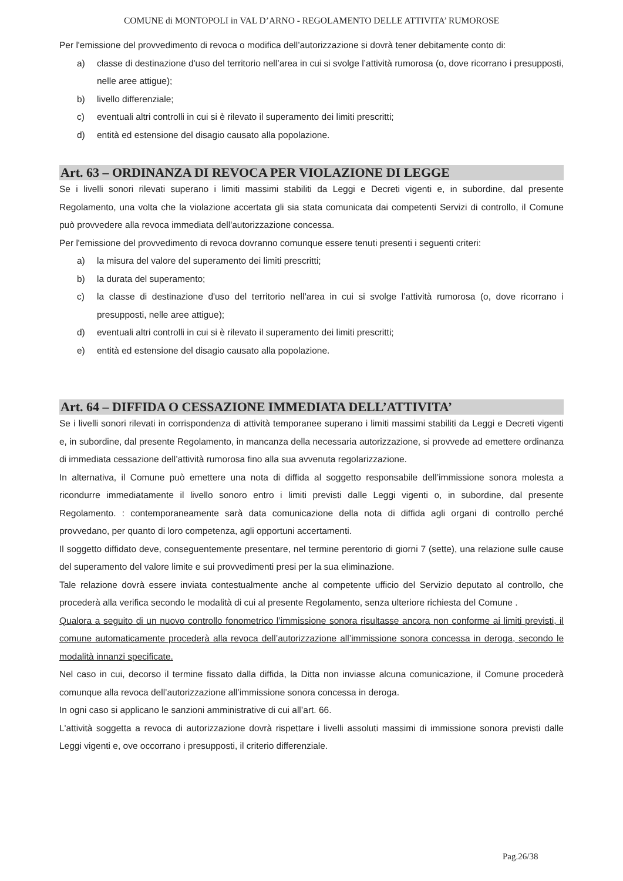COMUNE di MONTOPOLI in VAL D’ARNO - REGOLAMENTO DELLE ATTIVITA’ RUMOROSE
Per l'emissione del provvedimento di revoca o modifica dell’autorizzazione si dovrà tener debitamente conto di:
a) classe di destinazione d'uso del territorio nell’area in cui si svolge l’attività rumorosa (o, dove ricorrano i presupposti, nelle aree attigue);
b) livello differenziale;
c) eventuali altri controlli in cui si è rilevato il superamento dei limiti prescritti;
d) entità ed estensione del disagio causato alla popolazione.
Art. 63 – ORDINANZA DI REVOCA PER VIOLAZIONE DI LEGGE
Se i livelli sonori rilevati superano i limiti massimi stabiliti da Leggi e Decreti vigenti e, in subordine, dal presente Regolamento, una volta che la violazione accertata gli sia stata comunicata dai competenti Servizi di controllo, il Comune può provvedere alla revoca immediata dell'autorizzazione concessa.
Per l'emissione del provvedimento di revoca dovranno comunque essere tenuti presenti i seguenti criteri:
a) la misura del valore del superamento dei limiti prescritti;
b) la durata del superamento;
c) la classe di destinazione d'uso del territorio nell’area in cui si svolge l’attività rumorosa (o, dove ricorrano i presupposti, nelle aree attigue);
d) eventuali altri controlli in cui si è rilevato il superamento dei limiti prescritti;
e) entità ed estensione del disagio causato alla popolazione.
Art. 64 – DIFFIDA O CESSAZIONE IMMEDIATA DELL’ATTIVITA’
Se i livelli sonori rilevati in corrispondenza di attività temporanee superano i limiti massimi stabiliti da Leggi e Decreti vigenti e, in subordine, dal presente Regolamento, in mancanza della necessaria autorizzazione, si provvede ad emettere ordinanza di immediata cessazione dell’attività rumorosa fino alla sua avvenuta regolarizzazione.
In alternativa, il Comune può emettere una nota di diffida al soggetto responsabile dell’immissione sonora molesta a ricondurre immediatamente il livello sonoro entro i limiti previsti dalle Leggi vigenti o, in subordine, dal presente Regolamento. : contemporaneamente sarà data comunicazione della nota di diffida agli organi di controllo perché provvedano, per quanto di loro competenza, agli opportuni accertamenti.
Il soggetto diffidato deve, conseguentemente presentare, nel termine perentorio di giorni 7 (sette), una relazione sulle cause del superamento del valore limite e sui provvedimenti presi per la sua eliminazione.
Tale relazione dovrà essere inviata contestualmente anche al competente ufficio del Servizio deputato al controllo, che procederà alla verifica secondo le modalità di cui al presente Regolamento, senza ulteriore richiesta del Comune .
Qualora a seguito di un nuovo controllo fonometrico l’immissione sonora risultasse ancora non conforme ai limiti previsti, il comune automaticamente procederà alla revoca dell’autorizzazione all’immissione sonora concessa in deroga, secondo le modalità innanzi specificate.
Nel caso in cui, decorso il termine fissato dalla diffida, la Ditta non inviasse alcuna comunicazione, il Comune procederà comunque alla revoca dell’autorizzazione all’immissione sonora concessa in deroga.
In ogni caso si applicano le sanzioni amministrative di cui all’art. 66.
L'attività soggetta a revoca di autorizzazione dovrà rispettare i livelli assoluti massimi di immissione sonora previsti dalle Leggi vigenti e, ove occorrano i presupposti, il criterio differenziale.
Pag.26/38